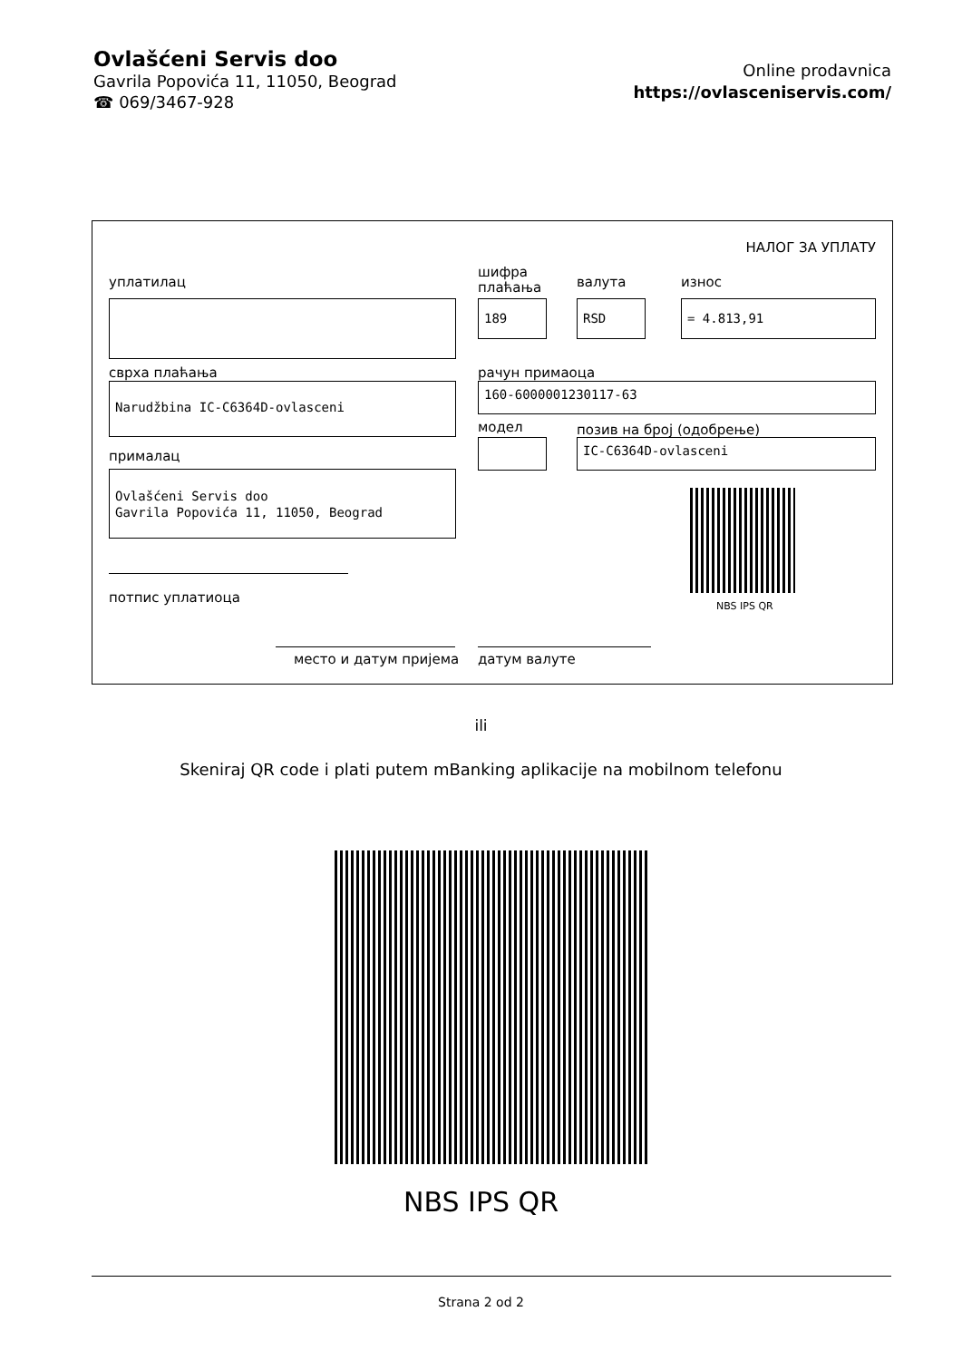Ovlašćeni Servis doo
Gavrila Popovića 11, 11050, Beograd
☎ 069/3467-928
Online prodavnica
https://ovlasceniservis.com/
НАЛОГ ЗА УПЛАТУ
уплатилац
шифра
плаћања
валута износ
189 RSD = 4.813,91
сврха плаћања рачун примаоца
Narudžbina IC-C6364D-ovlasceni 160-6000001230117-63
модел позив на број (одобрење)
прималац
IC-C6364D-ovlasceni
Ovlašćeni Servis doo
Gavrila Popovića 11, 11050, Beograd
NBS IPS QR
потпис уплатиоца
место и датум пријема датум валуте
ili
Skeniraj QR code i plati putem mBanking aplikacije na mobilnom telefonu
NBS IPS QR
Strana 2 od 2